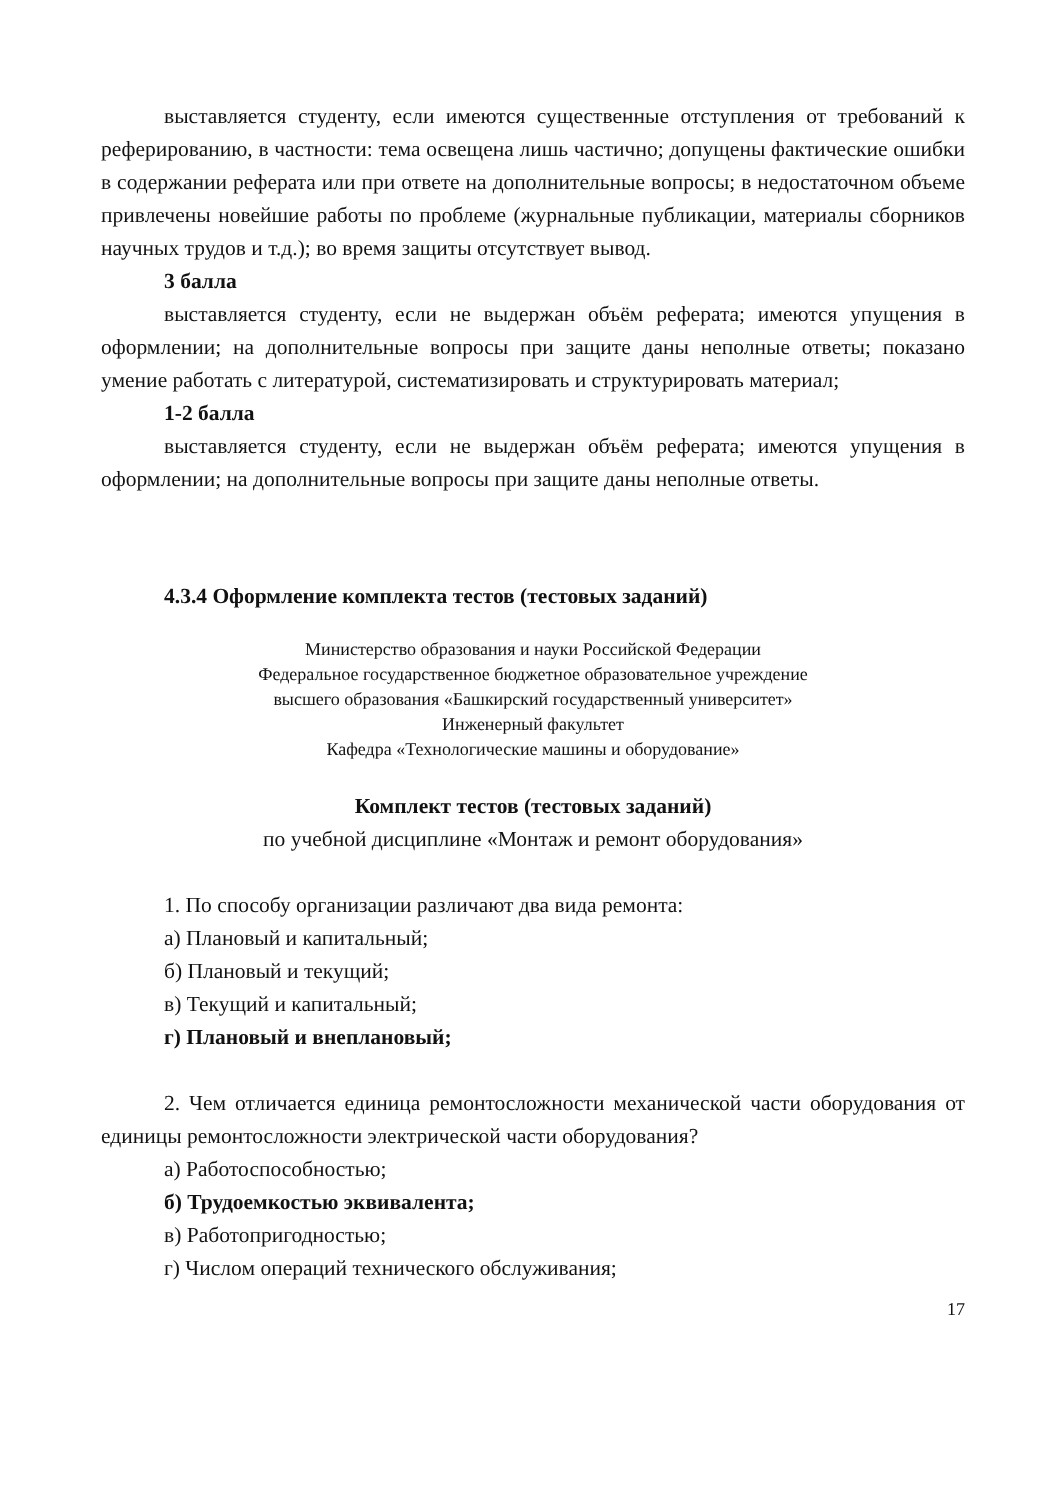выставляется студенту, если имеются существенные отступления от требований к реферированию, в частности: тема освещена лишь частично; допущены фактические ошибки в содержании реферата или при ответе на дополнительные вопросы; в недостаточном объеме привлечены новейшие работы по проблеме (журнальные публикации, материалы сборников научных трудов и т.д.); во время защиты отсутствует вывод.
3 балла
выставляется студенту, если не выдержан объём реферата; имеются упущения в оформлении; на дополнительные вопросы при защите даны неполные ответы; показано умение работать с литературой, систематизировать и структурировать материал;
1-2 балла
выставляется студенту, если не выдержан объём реферата; имеются упущения в оформлении; на дополнительные вопросы при защите даны неполные ответы.
4.3.4 Оформление комплекта тестов (тестовых заданий)
Министерство образования и науки Российской Федерации
Федеральное государственное бюджетное образовательное учреждение
высшего образования «Башкирский государственный университет»
Инженерный факультет
Кафедра «Технологические машины и оборудование»
Комплект тестов (тестовых заданий)
по учебной дисциплине «Монтаж и ремонт оборудования»
1. По способу организации различают два вида ремонта:
а) Плановый и капитальный;
б) Плановый и текущий;
в) Текущий и капитальный;
г) Плановый и внеплановый;
2. Чем отличается единица ремонтосложности механической части оборудования от единицы ремонтосложности электрической части оборудования?
а) Работоспособностью;
б) Трудоемкостью эквивалента;
в) Работопригодностью;
г) Числом операций технического обслуживания;
17